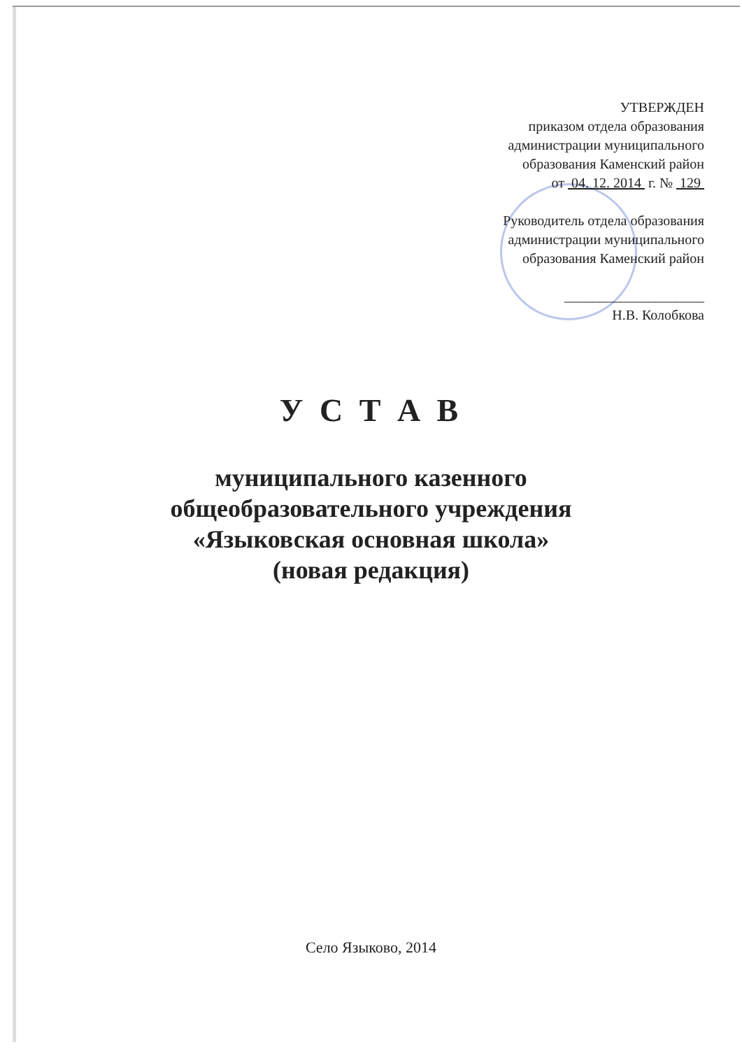УТВЕРЖДЕН
приказом отдела образования
администрации муниципального
образования Каменский район
от 04. 12. 2014 г. № 129
Руководитель отдела образования
администрации муниципального
образования Каменский район
____________________
Н.В. Колобкова
У С Т А В
муниципального казенного
общеобразовательного учреждения
«Языковская основная школа»
(новая редакция)
Село Языково, 2014